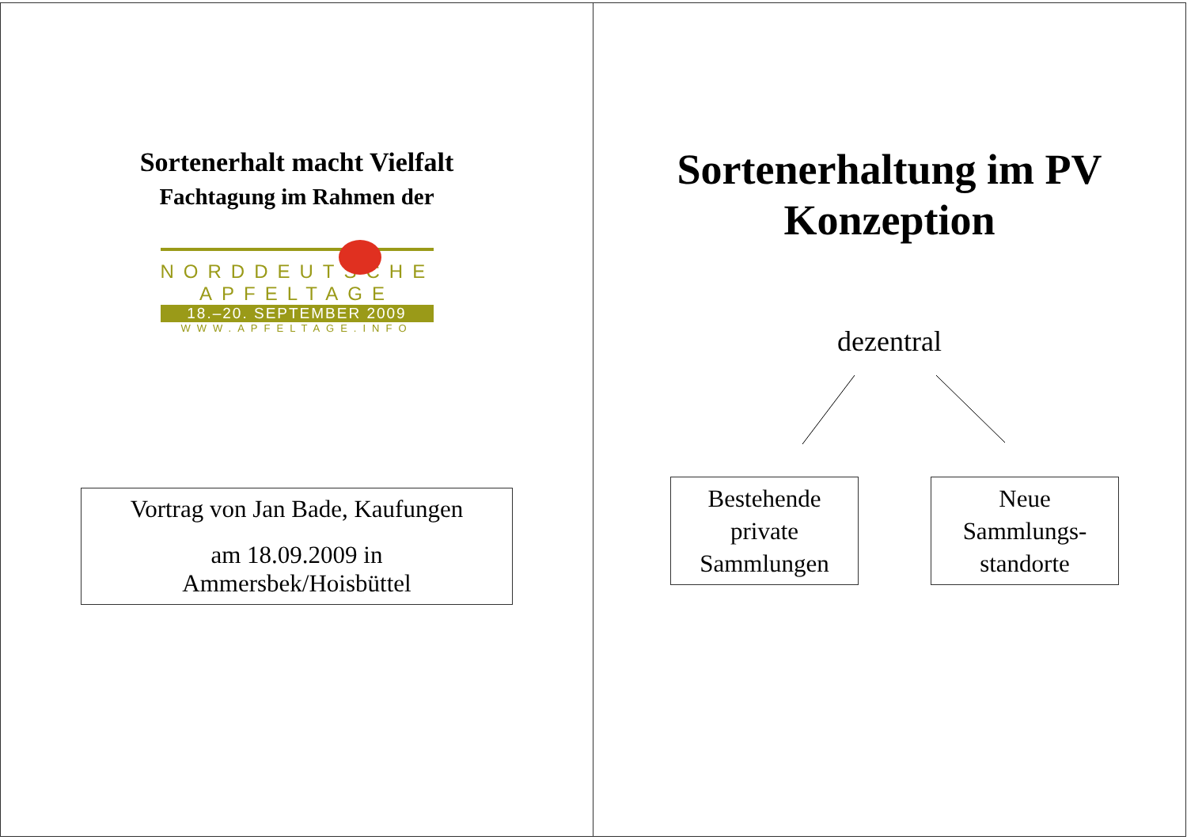Sortenerhalt macht Vielfalt
Fachtagung im Rahmen der
NORDDEUTSCHE
APFELTAGE
18.–20. SEPTEMBER 2009
WWW.APFELTAGE.INFO
Vortrag von Jan Bade, Kaufungen
am 18.09.2009 in
Ammersbek/Hoisbüttel
Sortenerhaltung im PV
Konzeption
dezentral
Bestehende
private
Sammlungen
Neue
Sammlungs-
standorte